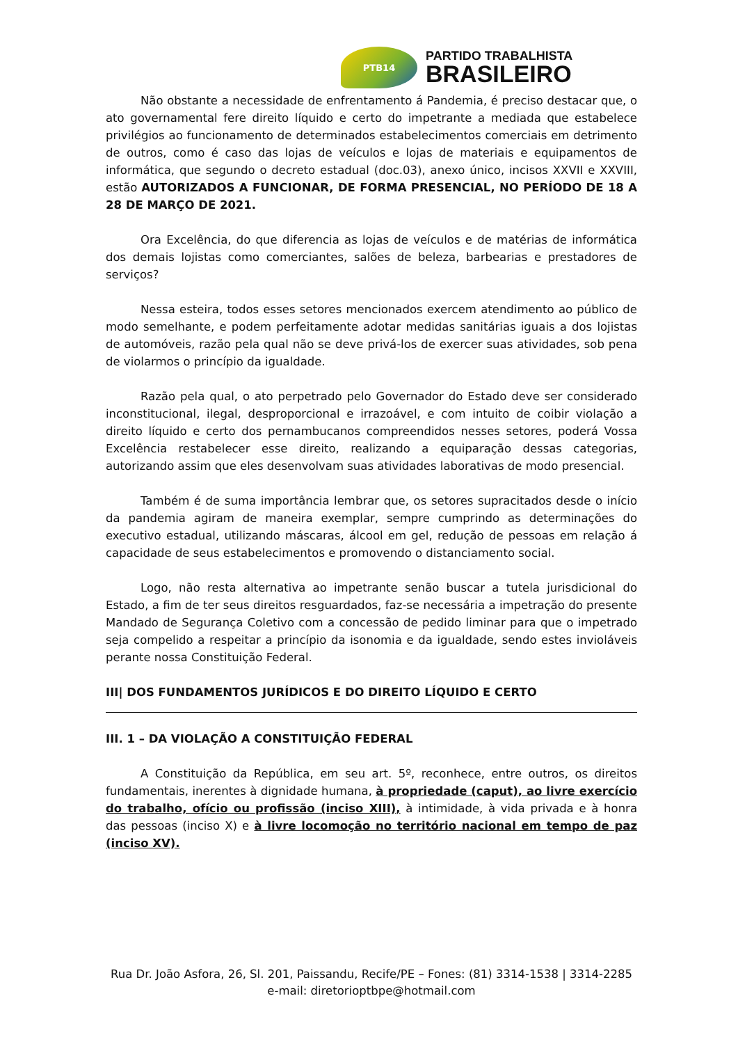PTB14
PARTIDO TRABALHISTA
BRASILEIRO
Não obstante a necessidade de enfrentamento á Pandemia, é preciso destacar que, o ato governamental fere direito líquido e certo do impetrante a mediada que estabelece privilégios ao funcionamento de determinados estabelecimentos comerciais em detrimento de outros, como é caso das lojas de veículos e lojas de materiais e equipamentos de informática, que segundo o decreto estadual (doc.03), anexo único, incisos XXVII e XXVIII, estão AUTORIZADOS A FUNCIONAR, DE FORMA PRESENCIAL, NO PERÍODO DE 18 A 28 DE MARÇO DE 2021.
Ora Excelência, do que diferencia as lojas de veículos e de matérias de informática dos demais lojistas como comerciantes, salões de beleza, barbearias e prestadores de serviços?
Nessa esteira, todos esses setores mencionados exercem atendimento ao público de modo semelhante, e podem perfeitamente adotar medidas sanitárias iguais a dos lojistas de automóveis, razão pela qual não se deve privá-los de exercer suas atividades, sob pena de violarmos o princípio da igualdade.
Razão pela qual, o ato perpetrado pelo Governador do Estado deve ser considerado inconstitucional, ilegal, desproporcional e irrazoável, e com intuito de coibir violação a direito líquido e certo dos pernambucanos compreendidos nesses setores, poderá Vossa Excelência restabelecer esse direito, realizando a equiparação dessas categorias, autorizando assim que eles desenvolvam suas atividades laborativas de modo presencial.
Também é de suma importância lembrar que, os setores supracitados desde o início da pandemia agiram de maneira exemplar, sempre cumprindo as determinações do executivo estadual, utilizando máscaras, álcool em gel, redução de pessoas em relação á capacidade de seus estabelecimentos e promovendo o distanciamento social.
Logo, não resta alternativa ao impetrante senão buscar a tutela jurisdicional do Estado, a fim de ter seus direitos resguardados, faz-se necessária a impetração do presente Mandado de Segurança Coletivo com a concessão de pedido liminar para que o impetrado seja compelido a respeitar a princípio da isonomia e da igualdade, sendo estes invioláveis perante nossa Constituição Federal.
III| DOS FUNDAMENTOS JURÍDICOS E DO DIREITO LÍQUIDO E CERTO
III. 1 – DA VIOLAÇÃO A CONSTITUIÇÃO FEDERAL
A Constituição da República, em seu art. 5º, reconhece, entre outros, os direitos fundamentais, inerentes à dignidade humana, à propriedade (caput), ao livre exercício do trabalho, ofício ou profissão (inciso XIII), à intimidade, à vida privada e à honra das pessoas (inciso X) e à livre locomoção no território nacional em tempo de paz (inciso XV).
Rua Dr. João Asfora, 26, Sl. 201, Paissandu, Recife/PE – Fones: (81) 3314-1538 | 3314-2285
e-mail: diretorioptbpe@hotmail.com